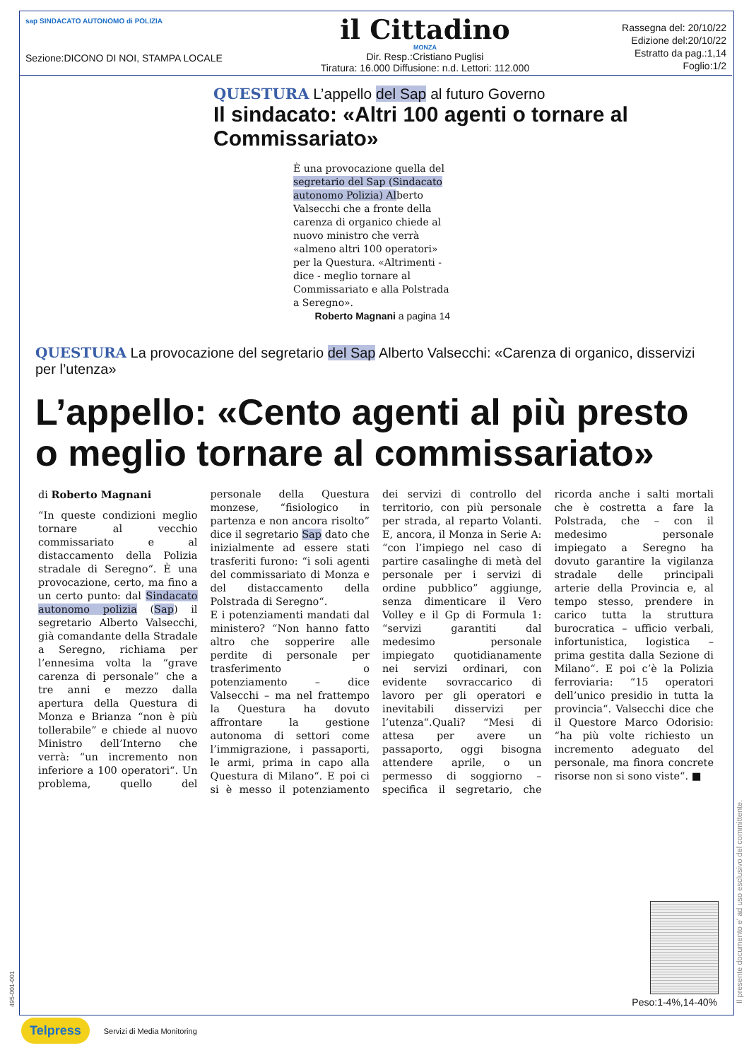sap SINDACATO AUTONOMO di POLIZIA
Sezione:DICONO DI NOI, STAMPA LOCALE
il Cittadino
MONZA
Dir. Resp.:Cristiano Puglisi
Tiratura: 16.000 Diffusione: n.d. Lettori: 112.000
Rassegna del: 20/10/22
Edizione del:20/10/22
Estratto da pag.:1,14
Foglio:1/2
QUESTURA L’appello del Sap al futuro Governo
Il sindacato: «Altri 100 agenti o tornare al Commissariato»
È una provocazione quella del segretario del Sap (Sindacato autonomo Polizia) Alberto Valsecchi che a fronte della carenza di organico chiede al nuovo ministro che verrà «almeno altri 100 operatori» per la Questura. «Altrimenti - dice - meglio tornare al Commissariato e alla Polstrada a Seregno».
Roberto Magnani a pagina 14
QUESTURA La provocazione del segretario del Sap Alberto Valsecchi: «Carenza di organico, disservizi per l’utenza»
L’appello: «Cento agenti al più presto o meglio tornare al commissariato»
di Roberto Magnani
“In queste condizioni meglio tornare al vecchio commissariato e al distaccamento della Polizia stradale di Seregno“. È una provocazione, certo, ma fino a un certo punto: dal Sindacato autonomo polizia (Sap) il segretario Alberto Valsecchi, già comandante della Stradale a Seregno, richiama per l’ennesima volta la “grave carenza di personale” che a tre anni e mezzo dalla apertura della Questura di Monza e Brianza “non è più tollerabile” e chiede al nuovo Ministro dell’Interno che verrà: “un incremento non inferiore a 100 operatori“. Un problema, quello del personale della Questura monzese, “fisiologico in partenza e non ancora risolto” dice il segretario Sap dato che inizialmente ad essere stati trasferiti furono: “i soli agenti del commissariato di Monza e del distaccamento della Polstrada di Seregno“.
E i potenziamenti mandati dal ministero? “Non hanno fatto altro che sopperire alle perdite di personale per trasferimento o potenziamento – dice Valsecchi – ma nel frattempo la Questura ha dovuto affrontare la gestione autonoma di settori come l’immigrazione, i passaporti, le armi, prima in capo alla Questura di Milano“. E poi ci si è messo il potenziamento dei servizi di controllo del territorio, con più personale per strada, al reparto Volanti. E, ancora, il Monza in Serie A: “con l’impiego nel caso di partire casalinghe di metà del personale per i servizi di ordine pubblico” aggiunge, senza dimenticare il Vero Volley e il Gp di Formula 1: “servizi garantiti dal medesimo personale impiegato quotidianamente nei servizi ordinari, con evidente sovraccarico di lavoro per gli operatori e inevitabili disservizi per l’utenza“.Quali? “Mesi di attesa per avere un passaporto, oggi bisogna attendere aprile, o un permesso di soggiorno – specifica il segretario, che ricorda anche i salti mortali che è costretta a fare la Polstrada, che – con il medesimo personale impiegato a Seregno ha dovuto garantire la vigilanza stradale delle principali arterie della Provincia e, al tempo stesso, prendere in carico tutta la struttura burocratica – ufficio verbali, infortunistica, logistica – prima gestita dalla Sezione di Milano“. E poi c’è la Polizia ferroviaria: “15 operatori dell’unico presidio in tutta la provincia“. Valsecchi dice che il Questore Marco Odorisio: “ha più volte richiesto un incremento adeguato del personale, ma finora concrete risorse non si sono viste“. ■
Peso:1-4%,14-40% Il presente documento e' ad uso esclusivo del committente.
495-001-001
Telpress Servizi di Media Monitoring